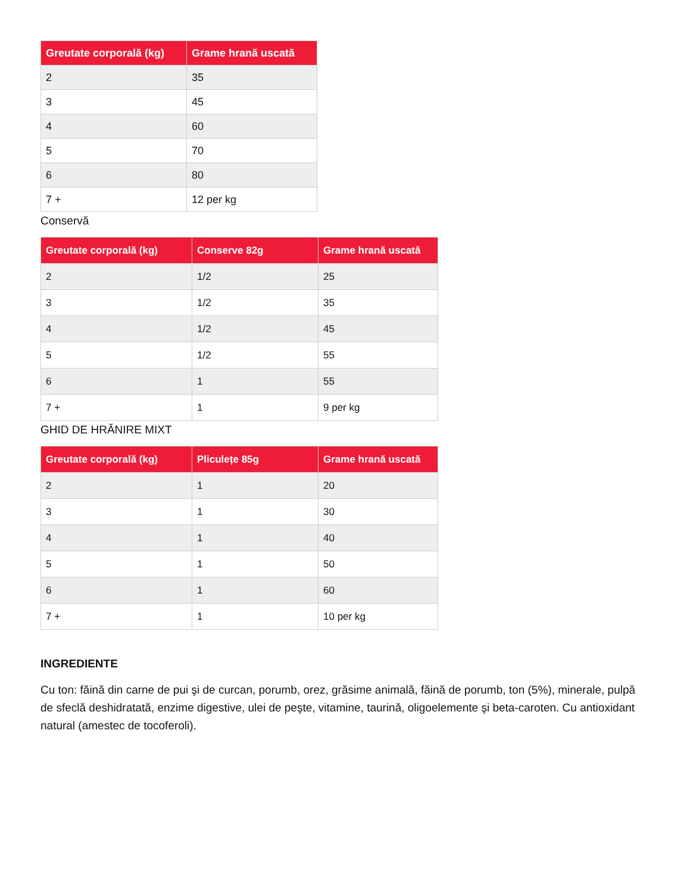| Greutate corporală (kg) | Grame hrană uscată |
| --- | --- |
| 2 | 35 |
| 3 | 45 |
| 4 | 60 |
| 5 | 70 |
| 6 | 80 |
| 7 + | 12 per kg |
Conservă
| Greutate corporală (kg) | Conserve 82g | Grame hrană uscată |
| --- | --- | --- |
| 2 | 1/2 | 25 |
| 3 | 1/2 | 35 |
| 4 | 1/2 | 45 |
| 5 | 1/2 | 55 |
| 6 | 1 | 55 |
| 7 + | 1 | 9 per kg |
GHID DE HRĂNIRE MIXT
| Greutate corporală (kg) | Pliculețe 85g | Grame hrană uscată |
| --- | --- | --- |
| 2 | 1 | 20 |
| 3 | 1 | 30 |
| 4 | 1 | 40 |
| 5 | 1 | 50 |
| 6 | 1 | 60 |
| 7 + | 1 | 10 per kg |
INGREDIENTE
Cu ton: făină din carne de pui şi de curcan, porumb, orez, grăsime animală, făină de porumb, ton (5%), minerale, pulpă de sfeclă deshidratată, enzime digestive, ulei de peşte, vitamine, taurină, oligoelemente şi beta-caroten. Cu antioxidant natural (amestec de tocoferoli).